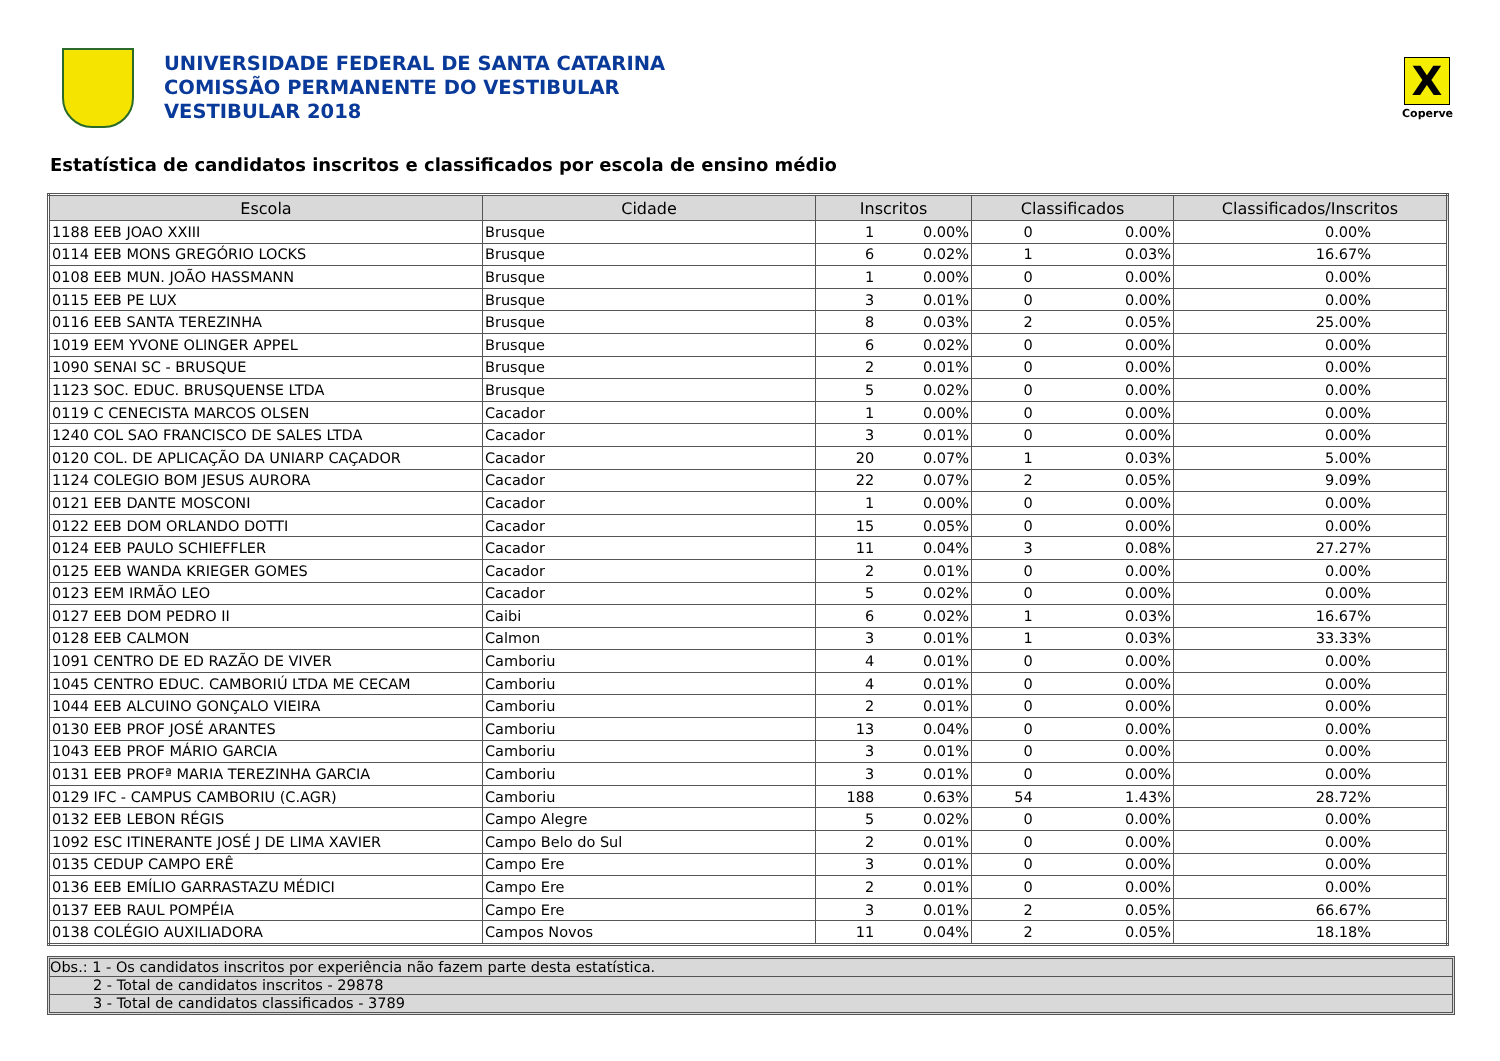UNIVERSIDADE FEDERAL DE SANTA CATARINA
COMISSÃO PERMANENTE DO VESTIBULAR
VESTIBULAR 2018
X
Coperve
Estatística de candidatos inscritos e classificados por escola de ensino médio
| Escola | Cidade | Inscritos | | Classificados | | Classificados/Inscritos |
| --- | --- | --- | --- | --- | --- | --- |
| 1188 EEB JOAO XXIII | Brusque | 1 | 0.00% | 0 | 0.00% | 0.00% |
| 0114 EEB MONS GREGÓRIO LOCKS | Brusque | 6 | 0.02% | 1 | 0.03% | 16.67% |
| 0108 EEB MUN. JOÃO HASSMANN | Brusque | 1 | 0.00% | 0 | 0.00% | 0.00% |
| 0115 EEB PE LUX | Brusque | 3 | 0.01% | 0 | 0.00% | 0.00% |
| 0116 EEB SANTA TEREZINHA | Brusque | 8 | 0.03% | 2 | 0.05% | 25.00% |
| 1019 EEM YVONE OLINGER APPEL | Brusque | 6 | 0.02% | 0 | 0.00% | 0.00% |
| 1090 SENAI SC - BRUSQUE | Brusque | 2 | 0.01% | 0 | 0.00% | 0.00% |
| 1123 SOC. EDUC. BRUSQUENSE LTDA | Brusque | 5 | 0.02% | 0 | 0.00% | 0.00% |
| 0119 C CENECISTA MARCOS OLSEN | Cacador | 1 | 0.00% | 0 | 0.00% | 0.00% |
| 1240 COL SAO FRANCISCO DE SALES LTDA | Cacador | 3 | 0.01% | 0 | 0.00% | 0.00% |
| 0120 COL. DE APLICAÇÃO DA UNIARP CAÇADOR | Cacador | 20 | 0.07% | 1 | 0.03% | 5.00% |
| 1124 COLEGIO BOM JESUS AURORA | Cacador | 22 | 0.07% | 2 | 0.05% | 9.09% |
| 0121 EEB DANTE MOSCONI | Cacador | 1 | 0.00% | 0 | 0.00% | 0.00% |
| 0122 EEB DOM ORLANDO DOTTI | Cacador | 15 | 0.05% | 0 | 0.00% | 0.00% |
| 0124 EEB PAULO SCHIEFFLER | Cacador | 11 | 0.04% | 3 | 0.08% | 27.27% |
| 0125 EEB WANDA KRIEGER GOMES | Cacador | 2 | 0.01% | 0 | 0.00% | 0.00% |
| 0123 EEM IRMÃO LEO | Cacador | 5 | 0.02% | 0 | 0.00% | 0.00% |
| 0127 EEB DOM PEDRO II | Caibi | 6 | 0.02% | 1 | 0.03% | 16.67% |
| 0128 EEB CALMON | Calmon | 3 | 0.01% | 1 | 0.03% | 33.33% |
| 1091 CENTRO DE ED RAZÃO DE VIVER | Camboriu | 4 | 0.01% | 0 | 0.00% | 0.00% |
| 1045 CENTRO EDUC. CAMBORIÚ LTDA ME CECAM | Camboriu | 4 | 0.01% | 0 | 0.00% | 0.00% |
| 1044 EEB ALCUINO GONÇALO VIEIRA | Camboriu | 2 | 0.01% | 0 | 0.00% | 0.00% |
| 0130 EEB PROF JOSÉ ARANTES | Camboriu | 13 | 0.04% | 0 | 0.00% | 0.00% |
| 1043 EEB PROF MÁRIO GARCIA | Camboriu | 3 | 0.01% | 0 | 0.00% | 0.00% |
| 0131 EEB PROFª MARIA TEREZINHA GARCIA | Camboriu | 3 | 0.01% | 0 | 0.00% | 0.00% |
| 0129 IFC - CAMPUS CAMBORIU (C.AGR) | Camboriu | 188 | 0.63% | 54 | 1.43% | 28.72% |
| 0132 EEB LEBON RÉGIS | Campo Alegre | 5 | 0.02% | 0 | 0.00% | 0.00% |
| 1092 ESC ITINERANTE JOSÉ J DE LIMA XAVIER | Campo Belo do Sul | 2 | 0.01% | 0 | 0.00% | 0.00% |
| 0135 CEDUP CAMPO ERÊ | Campo Ere | 3 | 0.01% | 0 | 0.00% | 0.00% |
| 0136 EEB EMÍLIO GARRASTAZU MÉDICI | Campo Ere | 2 | 0.01% | 0 | 0.00% | 0.00% |
| 0137 EEB RAUL POMPÉIA | Campo Ere | 3 | 0.01% | 2 | 0.05% | 66.67% |
| 0138 COLÉGIO AUXILIADORA | Campos Novos | 11 | 0.04% | 2 | 0.05% | 18.18% |
Obs.: 1 - Os candidatos inscritos por experiência não fazem parte desta estatística.
2 - Total de candidatos inscritos - 29878
3 - Total de candidatos classificados - 3789